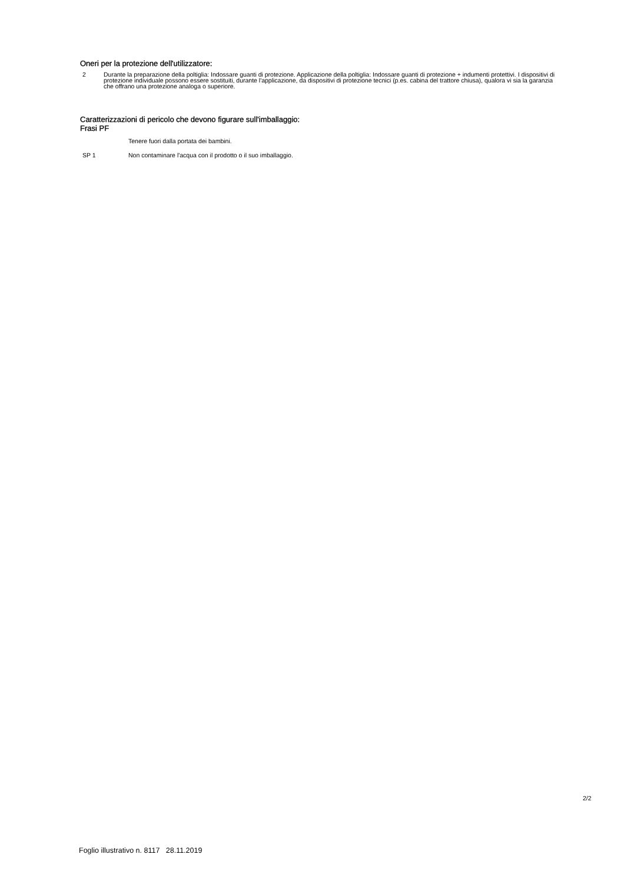Oneri per la protezione dell'utilizzatore:
2 Durante la preparazione della poltiglia: Indossare guanti di protezione. Applicazione della poltiglia: Indossare guanti di protezione + indumenti protettivi. I dispositivi di protezione individuale possono essere sostituiti, durante l'applicazione, da dispositivi di protezione tecnici (p.es. cabina del trattore chiusa), qualora vi sia la garanzia che offrano una protezione analoga o superiore.
Caratterizzazioni di pericolo che devono figurare sull'imballaggio:
Frasi PF
Tenere fuori dalla portata dei bambini.
SP 1 Non contaminare l'acqua con il prodotto o il suo imballaggio.
2/2
Foglio illustrativo n. 8117 28.11.2019